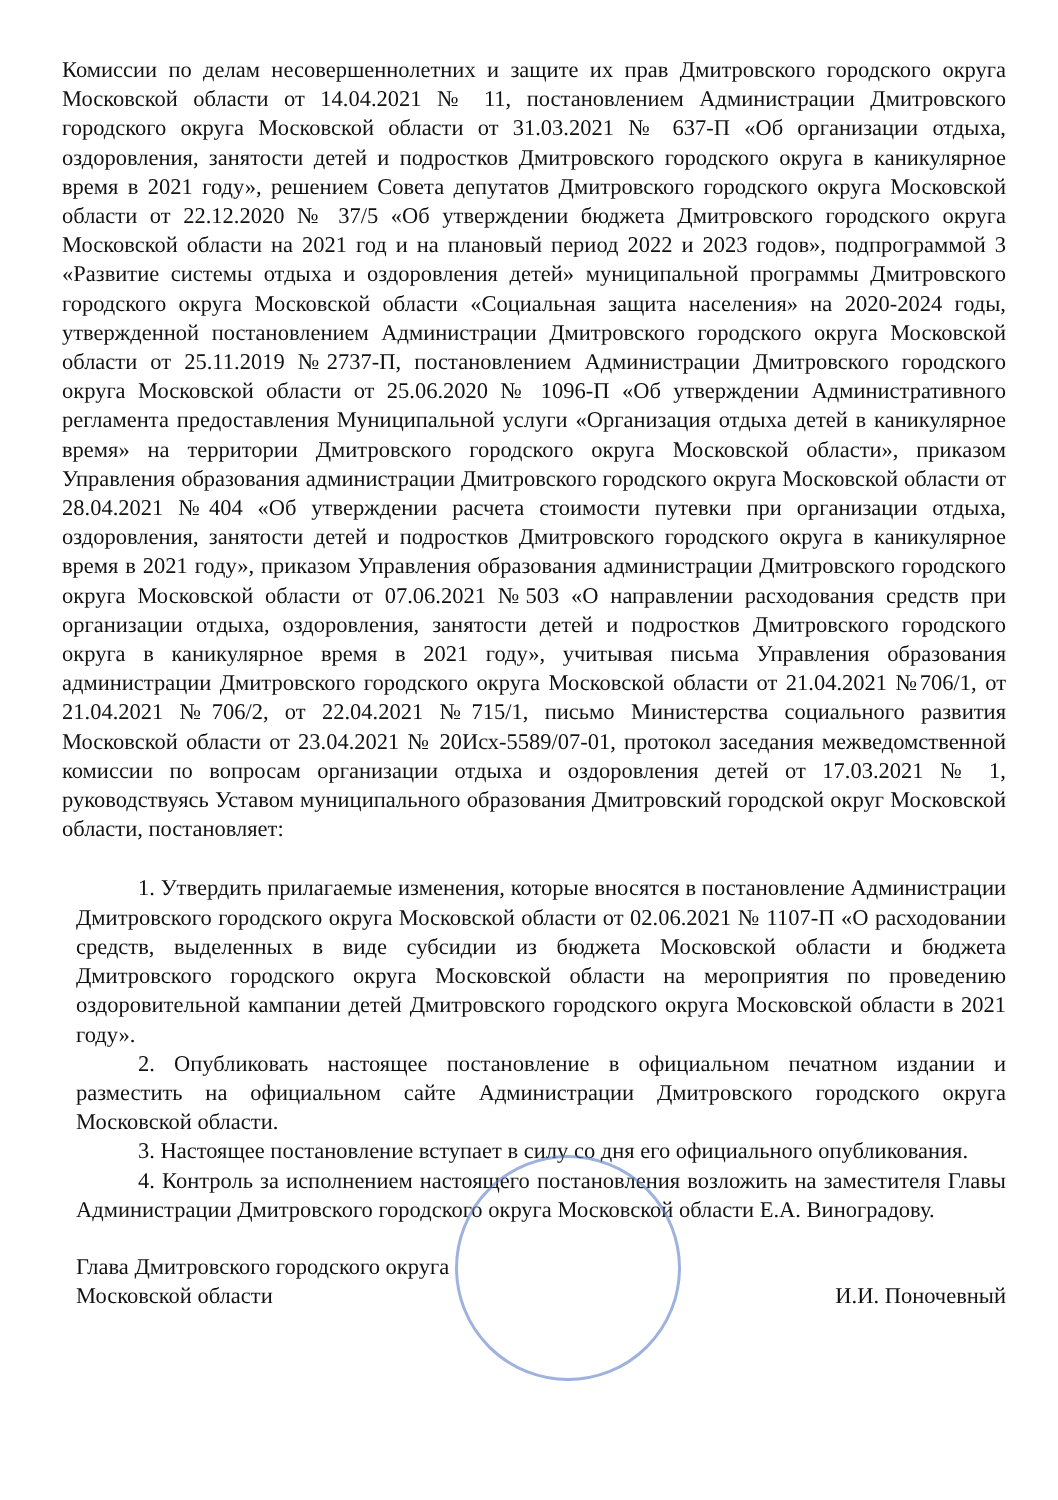Комиссии по делам несовершеннолетних и защите их прав Дмитровского городского округа Московской области от 14.04.2021 № 11, постановлением Администрации Дмитровского городского округа Московской области от 31.03.2021 № 637-П «Об организации отдыха, оздоровления, занятости детей и подростков Дмитровского городского округа в каникулярное время в 2021 году», решением Совета депутатов Дмитровского городского округа Московской области от 22.12.2020 № 37/5 «Об утверждении бюджета Дмитровского городского округа Московской области на 2021 год и на плановый период 2022 и 2023 годов», подпрограммой 3 «Развитие системы отдыха и оздоровления детей» муниципальной программы Дмитровского городского округа Московской области «Социальная защита населения» на 2020-2024 годы, утвержденной постановлением Администрации Дмитровского городского округа Московской области от 25.11.2019 №2737-П, постановлением Администрации Дмитровского городского округа Московской области от 25.06.2020 № 1096-П «Об утверждении Административного регламента предоставления Муниципальной услуги «Организация отдыха детей в каникулярное время» на территории Дмитровского городского округа Московской области», приказом Управления образования администрации Дмитровского городского округа Московской области от 28.04.2021 №404 «Об утверждении расчета стоимости путевки при организации отдыха, оздоровления, занятости детей и подростков Дмитровского городского округа в каникулярное время в 2021 году», приказом Управления образования администрации Дмитровского городского округа Московской области от 07.06.2021 №503 «О направлении расходования средств при организации отдыха, оздоровления, занятости детей и подростков Дмитровского городского округа в каникулярное время в 2021 году», учитывая письма Управления образования администрации Дмитровского городского округа Московской области от 21.04.2021 №706/1, от 21.04.2021 №706/2, от 22.04.2021 №715/1, письмо Министерства социального развития Московской области от 23.04.2021 № 20Исх-5589/07-01, протокол заседания межведомственной комиссии по вопросам организации отдыха и оздоровления детей от 17.03.2021 № 1, руководствуясь Уставом муниципального образования Дмитровский городской округ Московской области, постановляет:
1. Утвердить прилагаемые изменения, которые вносятся в постановление Администрации Дмитровского городского округа Московской области от 02.06.2021 № 1107-П «О расходовании средств, выделенных в виде субсидии из бюджета Московской области и бюджета Дмитровского городского округа Московской области на мероприятия по проведению оздоровительной кампании детей Дмитровского городского округа Московской области в 2021 году».
2. Опубликовать настоящее постановление в официальном печатном издании и разместить на официальном сайте Администрации Дмитровского городского округа Московской области.
3. Настоящее постановление вступает в силу со дня его официального опубликования.
4. Контроль за исполнением настоящего постановления возложить на заместителя Главы Администрации Дмитровского городского округа Московской области Е.А. Виноградову.
Глава Дмитровского городского округа
Московской области
И.И. Поночевный